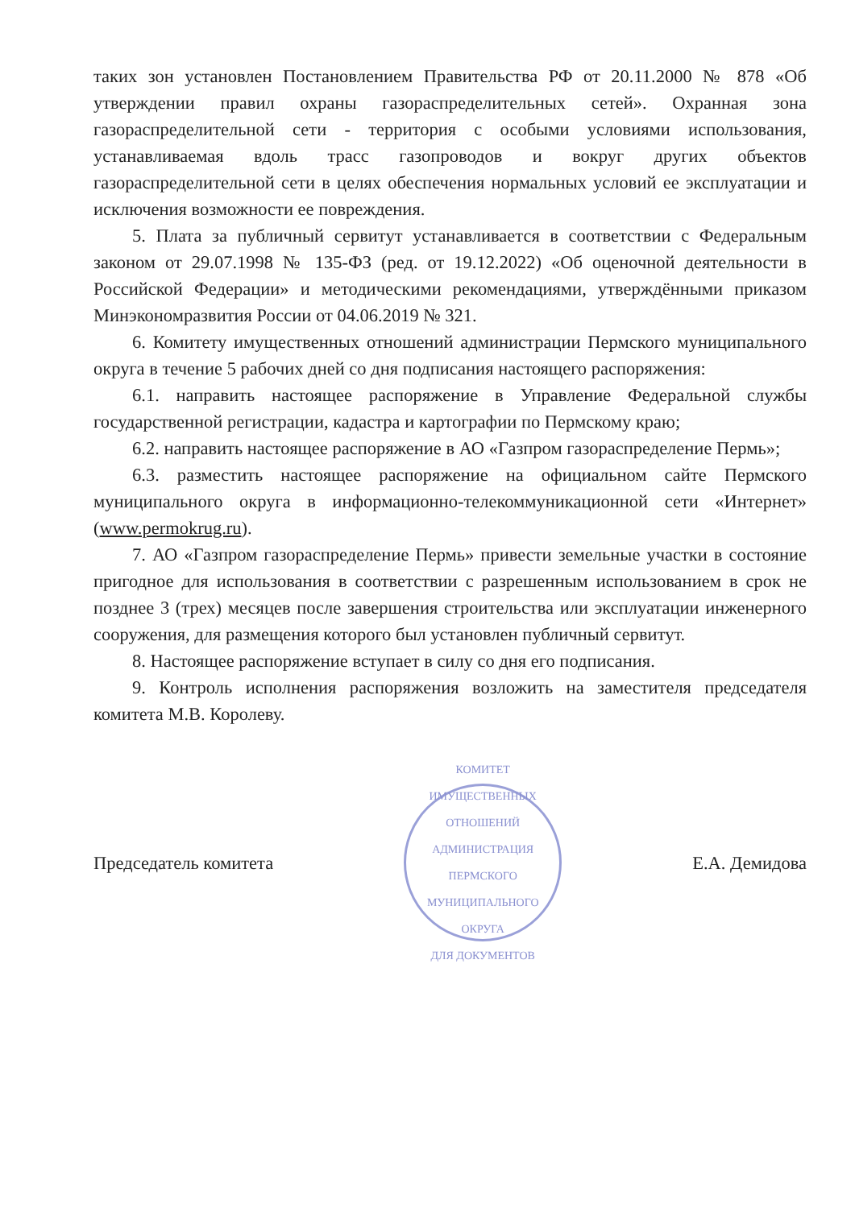таких зон установлен Постановлением Правительства РФ от 20.11.2000 № 878 «Об утверждении правил охраны газораспределительных сетей». Охранная зона газораспределительной сети - территория с особыми условиями использования, устанавливаемая вдоль трасс газопроводов и вокруг других объектов газораспределительной сети в целях обеспечения нормальных условий ее эксплуатации и исключения возможности ее повреждения.
5. Плата за публичный сервитут устанавливается в соответствии с Федеральным законом от 29.07.1998 № 135-ФЗ (ред. от 19.12.2022) «Об оценочной деятельности в Российской Федерации» и методическими рекомендациями, утверждёнными приказом Минэкономразвития России от 04.06.2019 № 321.
6. Комитету имущественных отношений администрации Пермского муниципального округа в течение 5 рабочих дней со дня подписания настоящего распоряжения:
6.1. направить настоящее распоряжение в Управление Федеральной службы государственной регистрации, кадастра и картографии по Пермскому краю;
6.2. направить настоящее распоряжение в АО «Газпром газораспределение Пермь»;
6.3. разместить настоящее распоряжение на официальном сайте Пермского муниципального округа в информационно-телекоммуникационной сети «Интернет» (www.permokrug.ru).
7. АО «Газпром газораспределение Пермь» привести земельные участки в состояние пригодное для использования в соответствии с разрешенным использованием в срок не позднее 3 (трех) месяцев после завершения строительства или эксплуатации инженерного сооружения, для размещения которого был установлен публичный сервитут.
8. Настоящее распоряжение вступает в силу со дня его подписания.
9. Контроль исполнения распоряжения возложить на заместителя председателя комитета М.В. Королеву.
Председатель комитета
КОМИТЕТ ИМУЩЕСТВЕННЫХ ОТНОШЕНИЙ АДМИНИСТРАЦИЯ ПЕРМСКОГО МУНИЦИПАЛЬНОГО ОКРУГА
ДЛЯ ДОКУМЕНТОВ
Е.А. Демидова